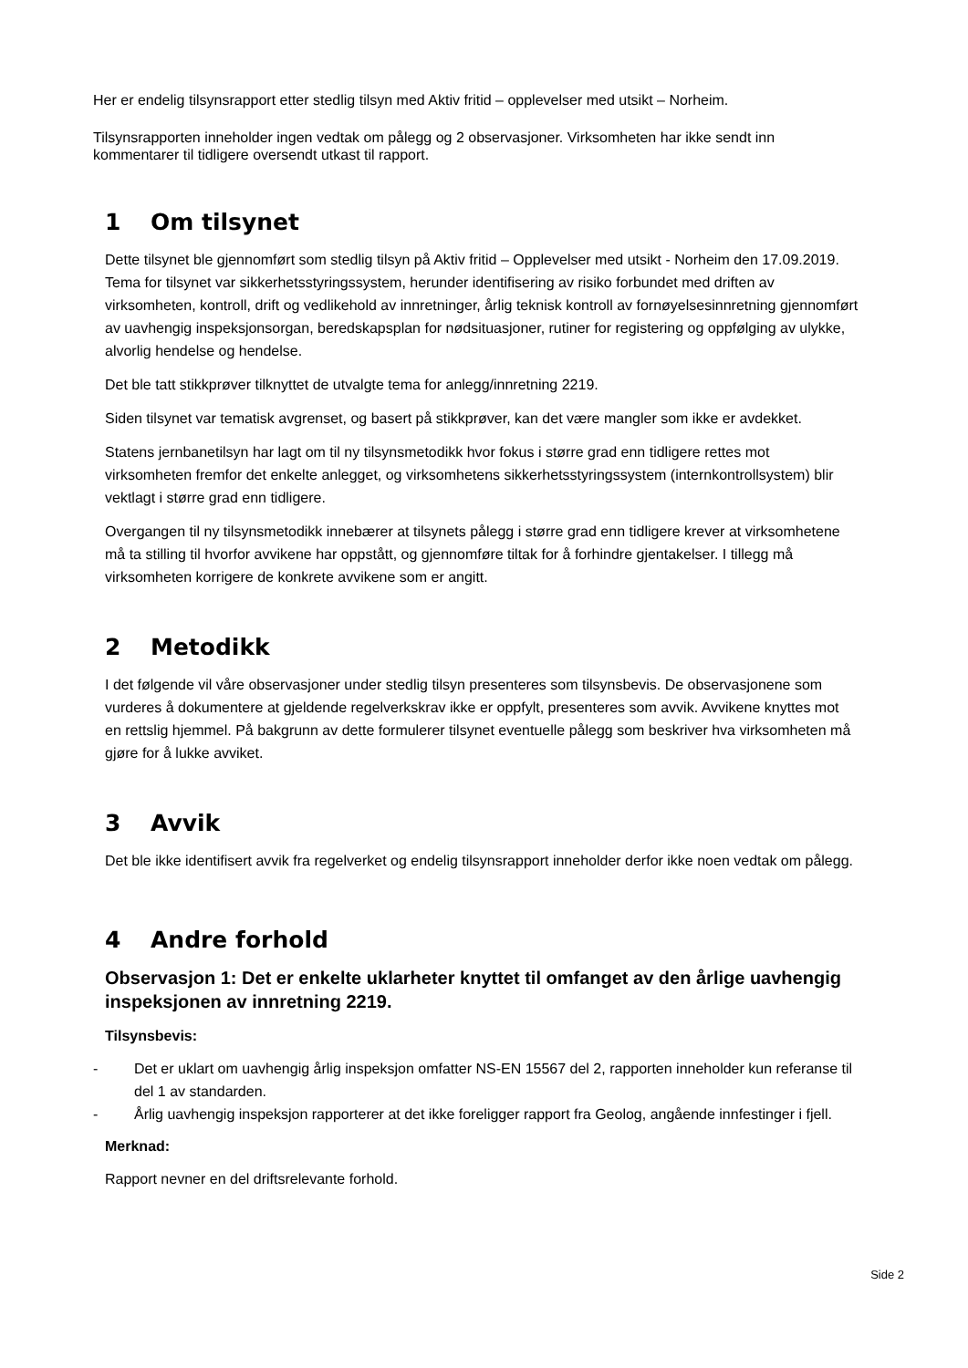Her er endelig tilsynsrapport etter stedlig tilsyn med Aktiv fritid – opplevelser med utsikt – Norheim.
Tilsynsrapporten inneholder ingen vedtak om pålegg og 2 observasjoner. Virksomheten har ikke sendt inn kommentarer til tidligere oversendt utkast til rapport.
1 Om tilsynet
Dette tilsynet ble gjennomført som stedlig tilsyn på Aktiv fritid – Opplevelser med utsikt - Norheim den 17.09.2019. Tema for tilsynet var sikkerhetsstyringssystem, herunder identifisering av risiko forbundet med driften av virksomheten, kontroll, drift og vedlikehold av innretninger, årlig teknisk kontroll av fornøyelsesinnretning gjennomført av uavhengig inspeksjonsorgan, beredskapsplan for nødsituasjoner, rutiner for registering og oppfølging av ulykke, alvorlig hendelse og hendelse.
Det ble tatt stikkprøver tilknyttet de utvalgte tema for anlegg/innretning 2219.
Siden tilsynet var tematisk avgrenset, og basert på stikkprøver, kan det være mangler som ikke er avdekket.
Statens jernbanetilsyn har lagt om til ny tilsynsmetodikk hvor fokus i større grad enn tidligere rettes mot virksomheten fremfor det enkelte anlegget, og virksomhetens sikkerhetsstyringssystem (internkontrollsystem) blir vektlagt i større grad enn tidligere.
Overgangen til ny tilsynsmetodikk innebærer at tilsynets pålegg i større grad enn tidligere krever at virksomhetene må ta stilling til hvorfor avvikene har oppstått, og gjennomføre tiltak for å forhindre gjentakelser. I tillegg må virksomheten korrigere de konkrete avvikene som er angitt.
2 Metodikk
I det følgende vil våre observasjoner under stedlig tilsyn presenteres som tilsynsbevis. De observasjonene som vurderes å dokumentere at gjeldende regelverkskrav ikke er oppfylt, presenteres som avvik. Avvikene knyttes mot en rettslig hjemmel. På bakgrunn av dette formulerer tilsynet eventuelle pålegg som beskriver hva virksomheten må gjøre for å lukke avviket.
3 Avvik
Det ble ikke identifisert avvik fra regelverket og endelig tilsynsrapport inneholder derfor ikke noen vedtak om pålegg.
4 Andre forhold
Observasjon 1: Det er enkelte uklarheter knyttet til omfanget av den årlige uavhengig inspeksjonen av innretning 2219.
Tilsynsbevis:
- Det er uklart om uavhengig årlig inspeksjon omfatter NS-EN 15567 del 2, rapporten inneholder kun referanse til del 1 av standarden.
- Årlig uavhengig inspeksjon rapporterer at det ikke foreligger rapport fra Geolog, angående innfestinger i fjell.
Merknad:
Rapport nevner en del driftsrelevante forhold.
Side 2